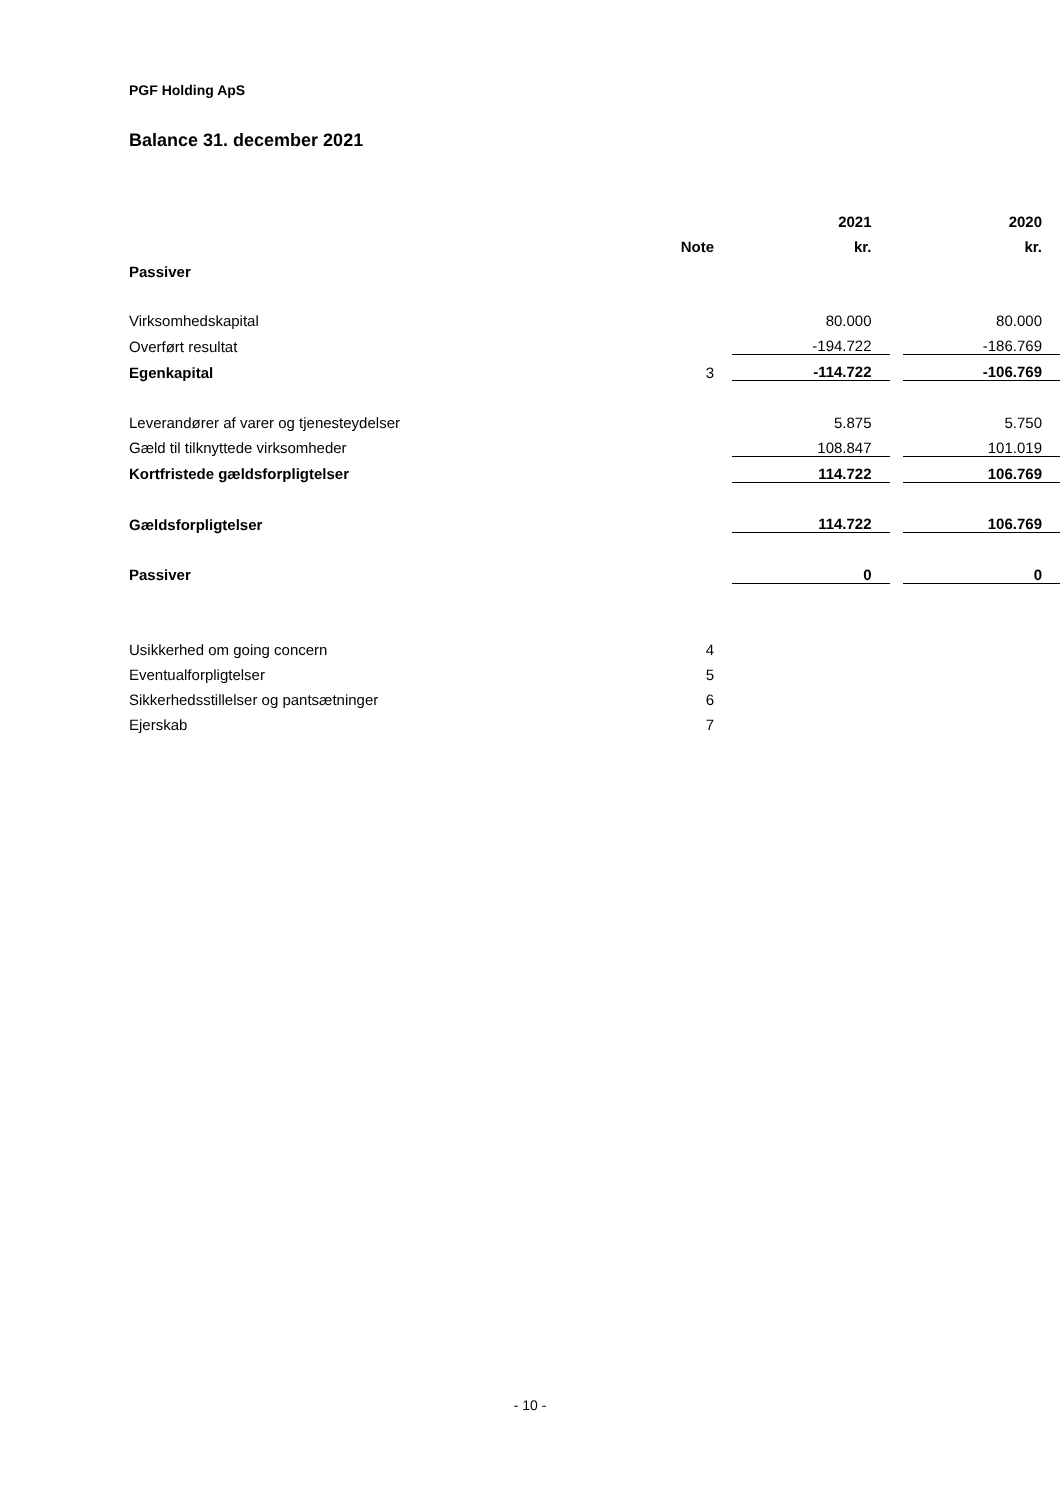PGF Holding ApS
Balance 31. december 2021
| | | 2021 | | 2020 |
| --- | --- | --- | --- | --- |
| | Note | kr. | | kr. |
| Passiver | | | | |
| Virksomhedskapital | | 80.000 | | 80.000 |
| Overført resultat | | -194.722 | | -186.769 |
| Egenkapital | 3 | -114.722 | | -106.769 |
| Leverandører af varer og tjenesteydelser | | 5.875 | | 5.750 |
| Gæld til tilknyttede virksomheder | | 108.847 | | 101.019 |
| Kortfristede gældsforpligtelser | | 114.722 | | 106.769 |
| Gældsforpligtelser | | 114.722 | | 106.769 |
| Passiver | | 0 | | 0 |
| Usikkerhed om going concern | 4 | | | |
| Eventualforpligtelser | 5 | | | |
| Sikkerhedsstillelser og pantsætninger | 6 | | | |
| Ejerskab | 7 | | | |
- 10 -